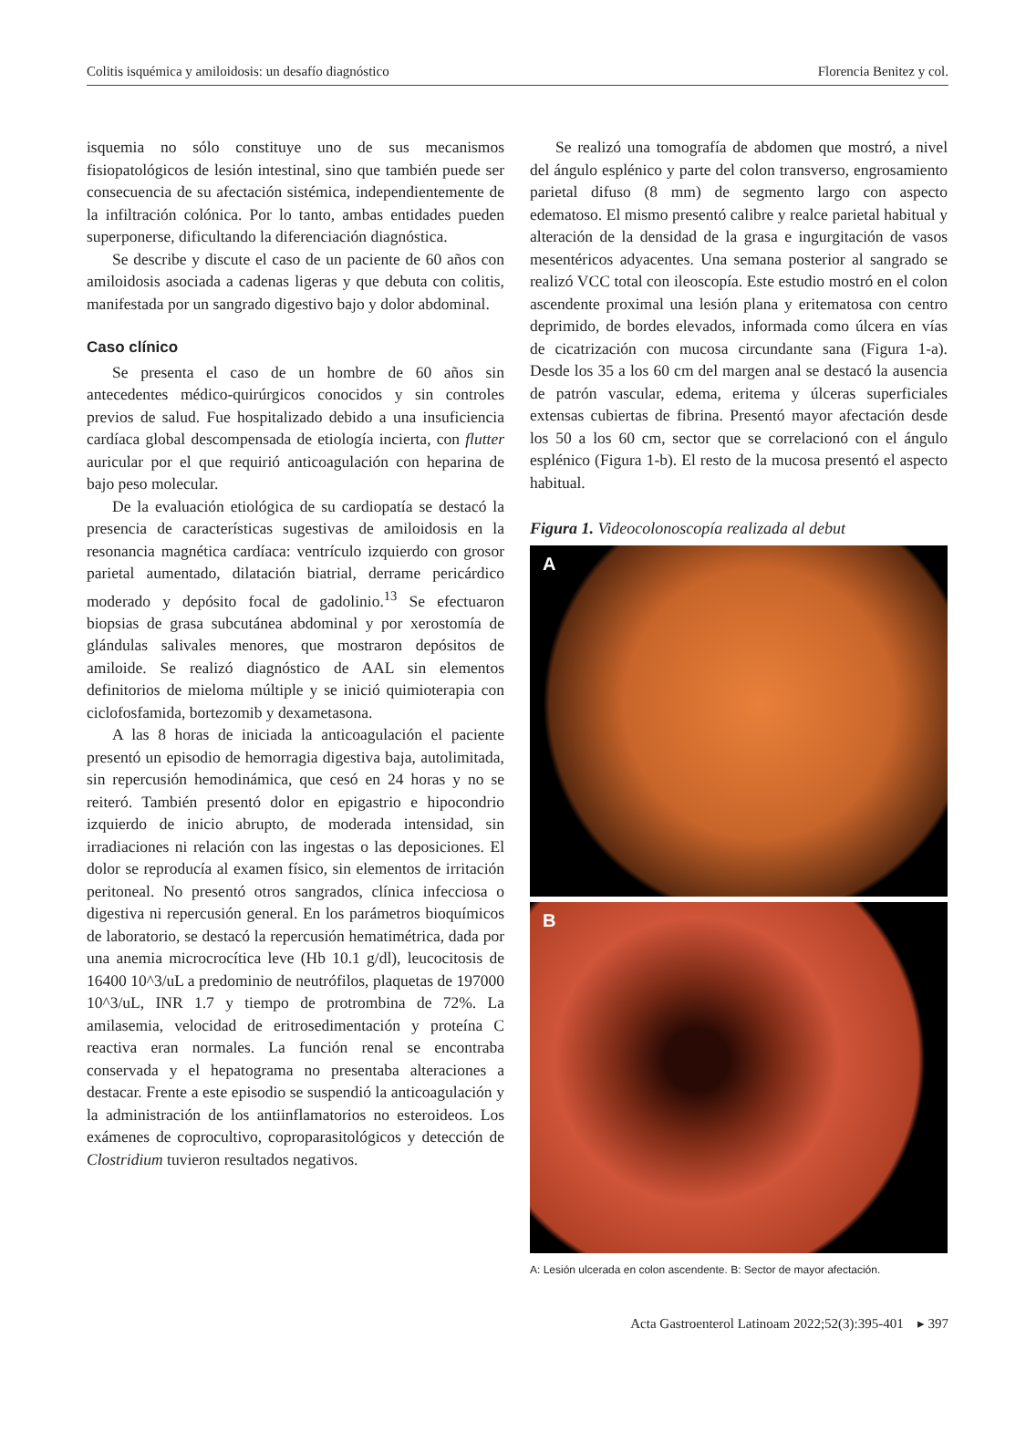Colitis isquémica y amiloidosis: un desafío diagnóstico Florencia Benitez y col.
isquemia no sólo constituye uno de sus mecanismos fisiopatológicos de lesión intestinal, sino que también puede ser consecuencia de su afectación sistémica, independientemente de la infiltración colónica. Por lo tanto, ambas entidades pueden superponerse, dificultando la diferenciación diagnóstica.
Se describe y discute el caso de un paciente de 60 años con amiloidosis asociada a cadenas ligeras y que debuta con colitis, manifestada por un sangrado digestivo bajo y dolor abdominal.
Caso clínico
Se presenta el caso de un hombre de 60 años sin antecedentes médico-quirúrgicos conocidos y sin controles previos de salud. Fue hospitalizado debido a una insuficiencia cardíaca global descompensada de etiología incierta, con flutter auricular por el que requirió anticoagulación con heparina de bajo peso molecular.
De la evaluación etiológica de su cardiopatía se destacó la presencia de características sugestivas de amiloidosis en la resonancia magnética cardíaca: ventrículo izquierdo con grosor parietal aumentado, dilatación biatrial, derrame pericárdico moderado y depósito focal de gadolinio.<sup>13</sup> Se efectuaron biopsias de grasa subcutánea abdominal y por xerostomía de glándulas salivales menores, que mostraron depósitos de amiloide. Se realizó diagnóstico de AAL sin elementos definitorios de mieloma múltiple y se inició quimioterapia con ciclofosfamida, bortezomib y dexametasona.
A las 8 horas de iniciada la anticoagulación el paciente presentó un episodio de hemorragia digestiva baja, autolimitada, sin repercusión hemodinámica, que cesó en 24 horas y no se reiteró. También presentó dolor en epigastrio e hipocondrio izquierdo de inicio abrupto, de moderada intensidad, sin irradiaciones ni relación con las ingestas o las deposiciones. El dolor se reproducía al examen físico, sin elementos de irritación peritoneal. No presentó otros sangrados, clínica infecciosa o digestiva ni repercusión general. En los parámetros bioquímicos de laboratorio, se destacó la repercusión hematimétrica, dada por una anemia microcrocítica leve (Hb 10.1 g/dl), leucocitosis de 16400 10^3/uL a predominio de neutrófilos, plaquetas de 197000 10^3/uL, INR 1.7 y tiempo de protrombina de 72%. La amilasemia, velocidad de eritrosedimentación y proteína C reactiva eran normales. La función renal se encontraba conservada y el hepatograma no presentaba alteraciones a destacar. Frente a este episodio se suspendió la anticoagulación y la administración de los antiinflamatorios no esteroideos. Los exámenes de coprocultivo, coproparasitológicos y detección de Clostridium tuvieron resultados negativos.
Se realizó una tomografía de abdomen que mostró, a nivel del ángulo esplénico y parte del colon transverso, engrosamiento parietal difuso (8 mm) de segmento largo con aspecto edematoso. El mismo presentó calibre y realce parietal habitual y alteración de la densidad de la grasa e ingurgitación de vasos mesentéricos adyacentes. Una semana posterior al sangrado se realizó VCC total con ileoscopía. Este estudio mostró en el colon ascendente proximal una lesión plana y eritematosa con centro deprimido, de bordes elevados, informada como úlcera en vías de cicatrización con mucosa circundante sana (Figura 1-a). Desde los 35 a los 60 cm del margen anal se destacó la ausencia de patrón vascular, edema, eritema y úlceras superficiales extensas cubiertas de fibrina. Presentó mayor afectación desde los 50 a los 60 cm, sector que se correlacionó con el ángulo esplénico (Figura 1-b). El resto de la mucosa presentó el aspecto habitual.
Figura 1. Videocolonoscopía realizada al debut
A
B
A: Lesión ulcerada en colon ascendente. B: Sector de mayor afectación.
Acta Gastroenterol Latinoam 2022;52(3):395-401 ▸ 397